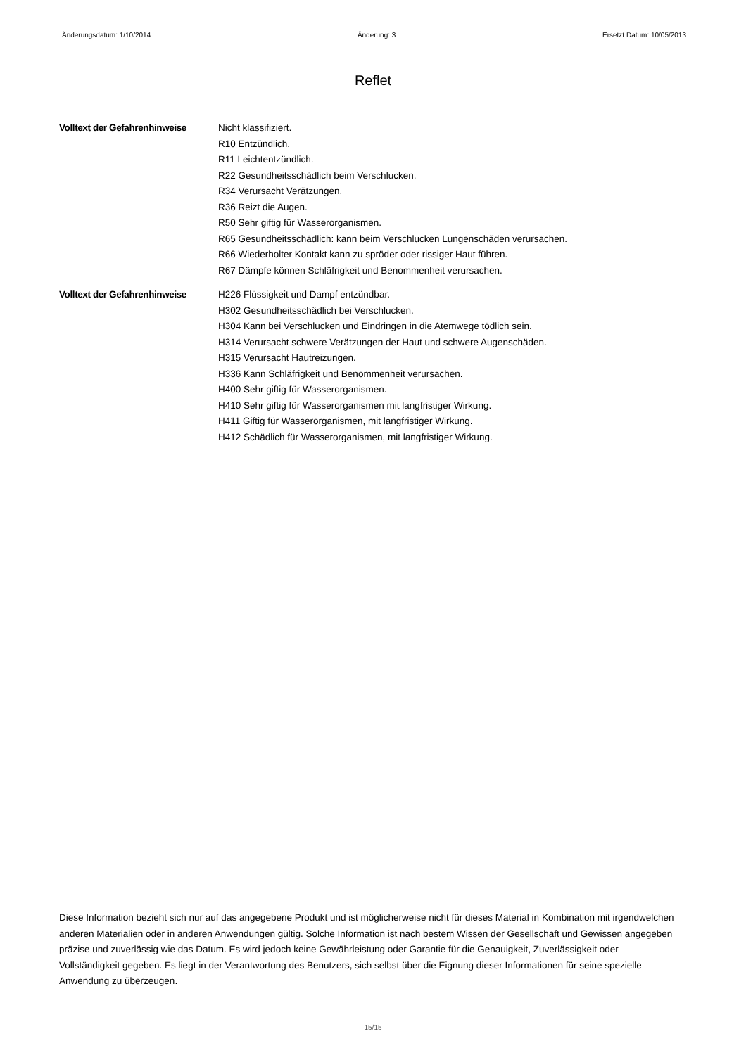Änderungsdatum: 1/10/2014 Änderung: 3 Ersetzt Datum: 10/05/2013
Reflet
Volltext der Gefahrenhinweise
Nicht klassifiziert.
R10 Entzündlich.
R11 Leichtentzündlich.
R22 Gesundheitsschädlich beim Verschlucken.
R34 Verursacht Verätzungen.
R36 Reizt die Augen.
R50 Sehr giftig für Wasserorganismen.
R65 Gesundheitsschädlich: kann beim Verschlucken Lungenschäden verursachen.
R66 Wiederholter Kontakt kann zu spröder oder rissiger Haut führen.
R67 Dämpfe können Schläfrigkeit und Benommenheit verursachen.
Volltext der Gefahrenhinweise
H226 Flüssigkeit und Dampf entzündbar.
H302 Gesundheitsschädlich bei Verschlucken.
H304 Kann bei Verschlucken und Eindringen in die Atemwege tödlich sein.
H314 Verursacht schwere Verätzungen der Haut und schwere Augenschäden.
H315 Verursacht Hautreizungen.
H336 Kann Schläfrigkeit und Benommenheit verursachen.
H400 Sehr giftig für Wasserorganismen.
H410 Sehr giftig für Wasserorganismen mit langfristiger Wirkung.
H411 Giftig für Wasserorganismen, mit langfristiger Wirkung.
H412 Schädlich für Wasserorganismen, mit langfristiger Wirkung.
Diese Information bezieht sich nur auf das angegebene Produkt und ist möglicherweise nicht für dieses Material in Kombination mit irgendwelchen anderen Materialien oder in anderen Anwendungen gültig. Solche Information ist nach bestem Wissen der Gesellschaft und Gewissen angegeben präzise und zuverlässig wie das Datum. Es wird jedoch keine Gewährleistung oder Garantie für die Genauigkeit, Zuverlässigkeit oder Vollständigkeit gegeben. Es liegt in der Verantwortung des Benutzers, sich selbst über die Eignung dieser Informationen für seine spezielle Anwendung zu überzeugen.
15/15